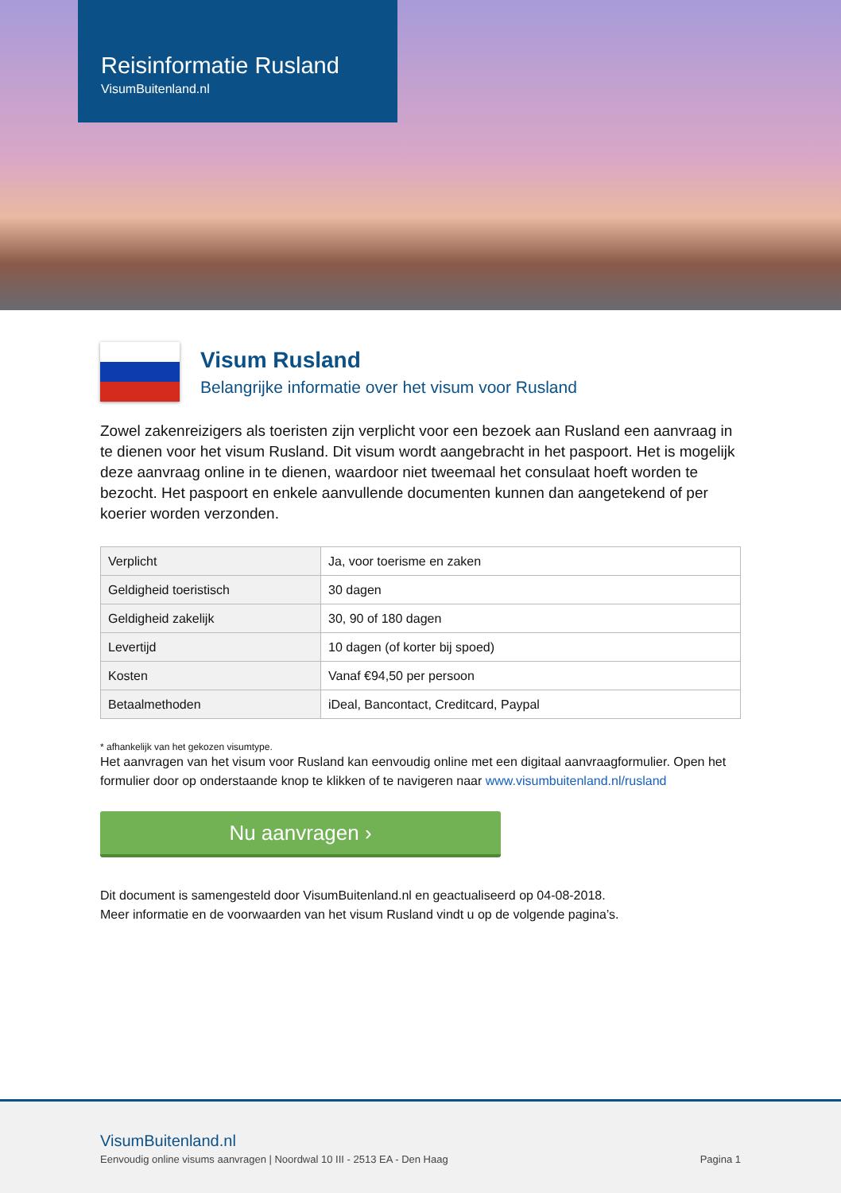Reisinformatie Rusland
VisumBuitenland.nl
Visum Rusland
Belangrijke informatie over het visum voor Rusland
Zowel zakenreizigers als toeristen zijn verplicht voor een bezoek aan Rusland een aanvraag in te dienen voor het visum Rusland. Dit visum wordt aangebracht in het paspoort. Het is mogelijk deze aanvraag online in te dienen, waardoor niet tweemaal het consulaat hoeft worden te bezocht. Het paspoort en enkele aanvullende documenten kunnen dan aangetekend of per koerier worden verzonden.
| Verplicht | Ja, voor toerisme en zaken |
| Geldigheid toeristisch | 30 dagen |
| Geldigheid zakelijk | 30, 90 of 180 dagen |
| Levertijd | 10 dagen (of korter bij spoed) |
| Kosten | Vanaf €94,50 per persoon |
| Betaalmethoden | iDeal, Bancontact, Creditcard, Paypal |
* afhankelijk van het gekozen visumtype.
Het aanvragen van het visum voor Rusland kan eenvoudig online met een digitaal aanvraagformulier. Open het formulier door op onderstaande knop te klikken of te navigeren naar www.visumbuitenland.nl/rusland
Nu aanvragen ›
Dit document is samengesteld door VisumBuitenland.nl en geactualiseerd op 04-08-2018.
Meer informatie en de voorwaarden van het visum Rusland vindt u op de volgende pagina’s.
VisumBuitenland.nl
Eenvoudig online visums aanvragen | Noordwal 10 III - 2513 EA - Den Haag Pagina 1